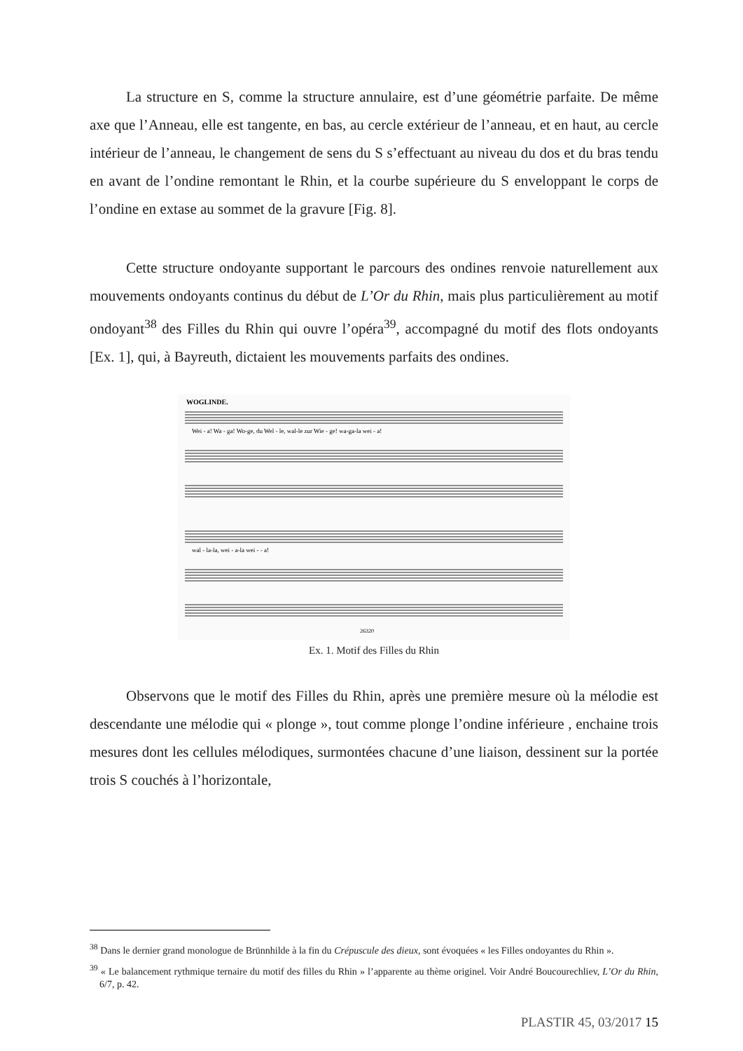La structure en S, comme la structure annulaire, est d’une géométrie parfaite. De même axe que l’Anneau, elle est tangente, en bas, au cercle extérieur de l’anneau, et en haut, au cercle intérieur de l’anneau, le changement de sens du S s’effectuant au niveau du dos et du bras tendu en avant de l’ondine remontant le Rhin, et la courbe supérieure du S enveloppant le corps de l’ondine en extase au sommet de la gravure [Fig. 8].
Cette structure ondoyante supportant le parcours des ondines renvoie naturellement aux mouvements ondoyants continus du début de L’Or du Rhin, mais plus particulièrement au motif ondoyant<sup>38</sup> des Filles du Rhin qui ouvre l’opéra<sup>39</sup>, accompagné du motif des flots ondoyants [Ex. 1], qui, à Bayreuth, dictaient les mouvements parfaits des ondines.
WOGLINDE.
Wei - a! Wa - ga! Wo-ge, du Wel - le, wal-le zur Wie - ge! wa-ga-la wei - a!
wal - la-la, wei - a-la wei - - a!
26320
Ex. 1. Motif des Filles du Rhin
Observons que le motif des Filles du Rhin, après une première mesure où la mélodie est descendante une mélodie qui « plonge », tout comme plonge l’ondine inférieure , enchaine trois mesures dont les cellules mélodiques, surmontées chacune d’une liaison, dessinent sur la portée trois S couchés à l’horizontale,
<sup>38</sup> Dans le dernier grand monologue de Brünnhilde à la fin du Crépuscule des dieux, sont évoquées « les Filles ondoyantes du Rhin ».
<sup>39</sup> « Le balancement rythmique ternaire du motif des filles du Rhin » l’apparente au thème originel. Voir André Boucourechliev, L’Or du Rhin, 6/7, p. 42.
PLASTIR 45, 03/2017 15